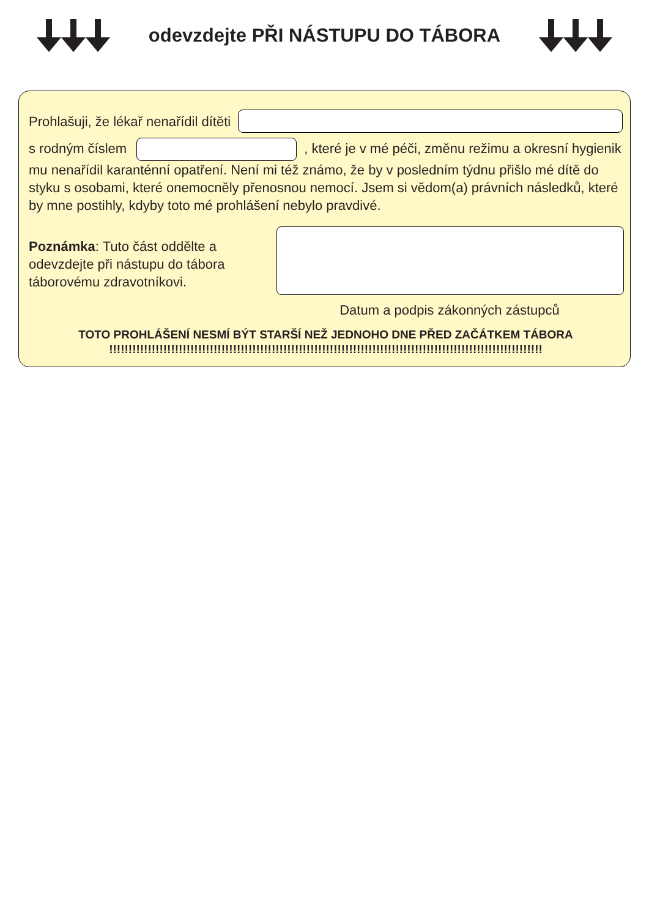odevzdejte PŘI NÁSTUPU DO TÁBORA
Prohlašuji, že lékař nenařídil dítěti
s rodným číslem , které je v mé péči, změnu režimu a okresní hygienik mu nenařídil karanténní opatření. Není mi též známo, že by v posledním týdnu přišlo mé dítě do styku s osobami, které onemocněly přenosnou nemocí. Jsem si vědom(a) právních následků, které by mne postihly, kdyby toto mé prohlášení nebylo pravdivé.
Poznámka: Tuto část oddělte a odevzdejte při nástupu do tábora táborovému zdravotníkovi.
Datum a podpis zákonných zástupců
TOTO PROHLÁŠENÍ NESMÍ BÝT STARŠÍ NEŽ JEDNOHO DNE PŘED ZAČÁTKEM TÁBORA
!!!!!!!!!!!!!!!!!!!!!!!!!!!!!!!!!!!!!!!!!!!!!!!!!!!!!!!!!!!!!!!!!!!!!!!!!!!!!!!!!!!!!!!!!!!!!!!!!!!!!!!!!!!!!!!!